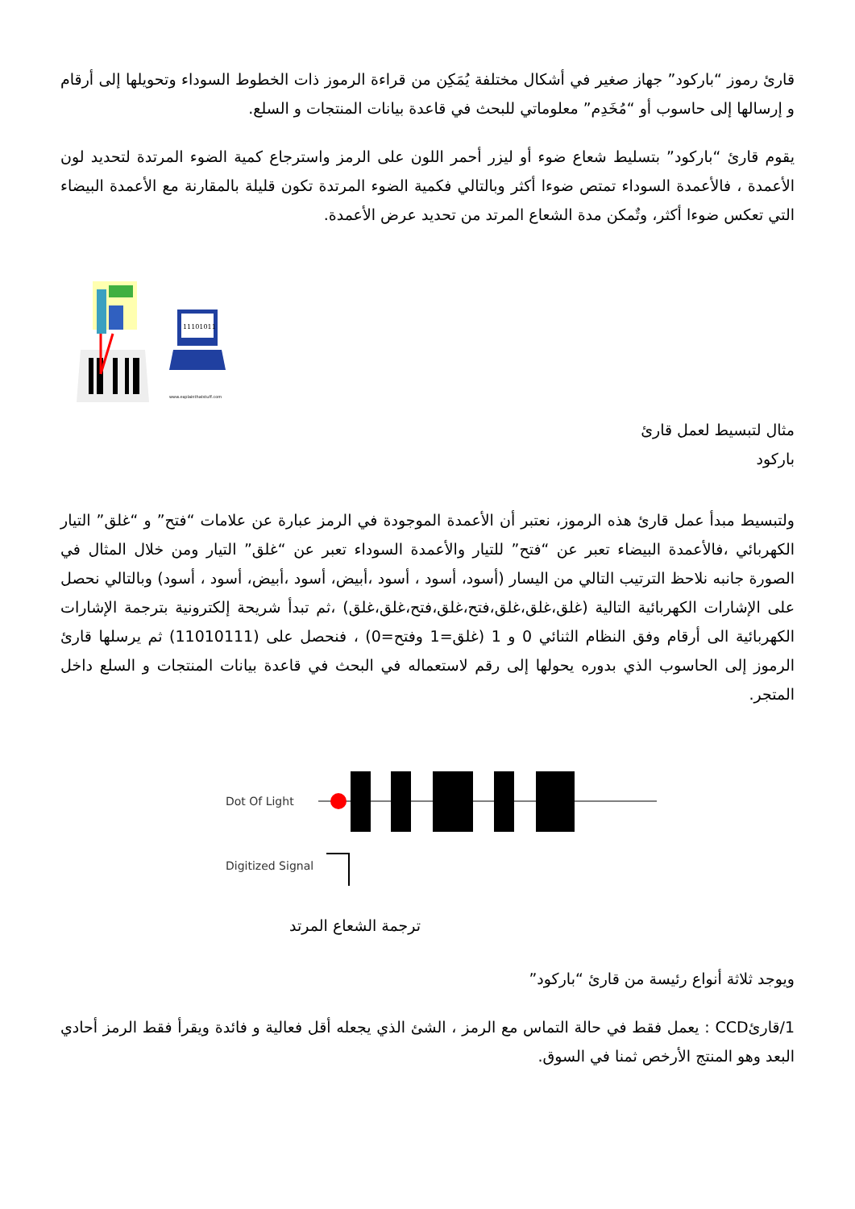قارئ رموز “باركود” جهاز صغير في أشكال مختلفة يُمَكِن من قراءة الرموز ذات الخطوط السوداء وتحويلها إلى أرقام و إرسالها إلى حاسوب أو “مُخَدِم” معلوماتي للبحث في قاعدة بيانات المنتجات و السلع.
يقوم قارئ “باركود” بتسليط شعاع ضوء أو ليزر أحمر اللون على الرمز واسترجاع كمية الضوء المرتدة لتحديد لون الأعمدة ، فالأعمدة السوداء تمتص ضوءا أكثر وبالتالي فكمية الضوء المرتدة تكون قليلة بالمقارنة مع الأعمدة البيضاء التي تعكس ضوءا أكثر، وتٌمكن مدة الشعاع المرتد من تحديد عرض الأعمدة.
11101011
www.explainthatstuff.com
مثال لتبسيط لعمل قارئ باركود
ولتبسيط مبدأ عمل قارئ هذه الرموز، نعتبر أن الأعمدة الموجودة في الرمز عبارة عن علامات “فتح” و “غلق” التيار الكهربائي ،فالأعمدة البيضاء تعبر عن “فتح” للتيار والأعمدة السوداء تعبر عن “غلق” التيار ومن خلال المثال في الصورة جانبه نلاحظ الترتيب التالي من اليسار (أسود، أسود ، أسود ،أبيض، أسود ،أبيض، أسود ، أسود) وبالتالي نحصل على الإشارات الكهربائية التالية (غلق،غلق،غلق،فتح،غلق،فتح،غلق،غلق) ،ثم تبدأ شريحة إلكترونية بترجمة الإشارات الكهربائية الى أرقام وفق النظام الثنائي 0 و 1 (غلق=1 وفتح=0) ، فنحصل على (11010111) ثم يرسلها قارئ الرموز إلى الحاسوب الذي بدوره يحولها إلى رقم لاستعماله في البحث في قاعدة بيانات المنتجات و السلع داخل المتجر.
Dot Of Light
Digitized Signal
ترجمة الشعاع المرتد
ويوجد ثلاثة أنواع رئيسة من قارئ “باركود”
1/قارئCCD : يعمل فقط في حالة التماس مع الرمز ، الشئ الذي يجعله أقل فعالية و فائدة ويقرأ فقط الرمز أحادي البعد وهو المنتج الأرخص ثمنا في السوق.